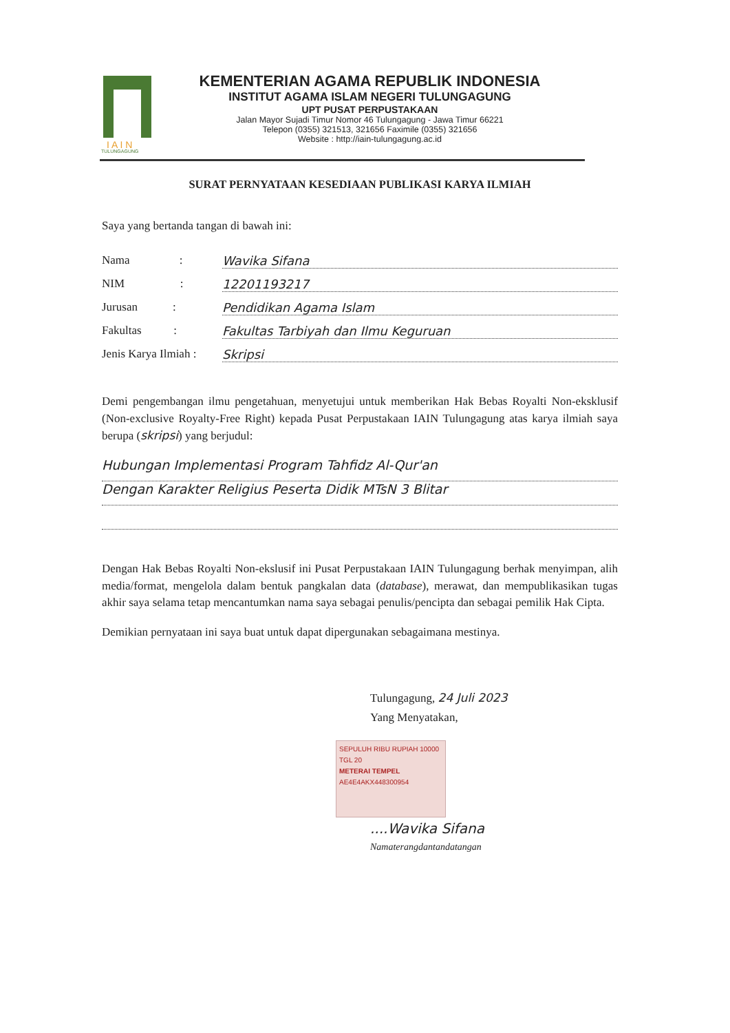I A I N
TULUNGAGUNG
KEMENTERIAN AGAMA REPUBLIK INDONESIA
INSTITUT AGAMA ISLAM NEGERI TULUNGAGUNG
UPT PUSAT PERPUSTAKAAN
Jalan Mayor Sujadi Timur Nomor 46 Tulungagung - Jawa Timur 66221
Telepon (0355) 321513, 321656 Faximile (0355) 321656
Website : http://iain-tulungagung.ac.id
SURAT PERNYATAAN KESEDIAAN PUBLIKASI KARYA ILMIAH
Saya yang bertanda tangan di bawah ini:
Nama : Wavika Sifana
NIM : 12201193217
Jurusan : Pendidikan Agama Islam
Fakultas : Fakultas Tarbiyah dan Ilmu Keguruan
Jenis Karya Ilmiah : Skripsi
Demi pengembangan ilmu pengetahuan, menyetujui untuk memberikan Hak Bebas Royalti Non-eksklusif (Non-exclusive Royalty-Free Right) kepada Pusat Perpustakaan IAIN Tulungagung atas karya ilmiah saya berupa (skripsi) yang berjudul:
Hubungan Implementasi Program Tahfidz Al-Qur'an
Dengan Karakter Religius Peserta Didik MTsN 3 Blitar
Dengan Hak Bebas Royalti Non-ekslusif ini Pusat Perpustakaan IAIN Tulungagung berhak menyimpan, alih media/format, mengelola dalam bentuk pangkalan data (database), merawat, dan mempublikasikan tugas akhir saya selama tetap mencantumkan nama saya sebagai penulis/pencipta dan sebagai pemilik Hak Cipta.
Demikian pernyataan ini saya buat untuk dapat dipergunakan sebagaimana mestinya.
Tulungagung, 24 Juli 2023
Yang Menyatakan,
SEPULUH RIBU RUPIAH 10000
TGL 20
METERAI TEMPEL
AE4E4AKX448300954
....Wavika Sifana
Namaterangdantandatangan